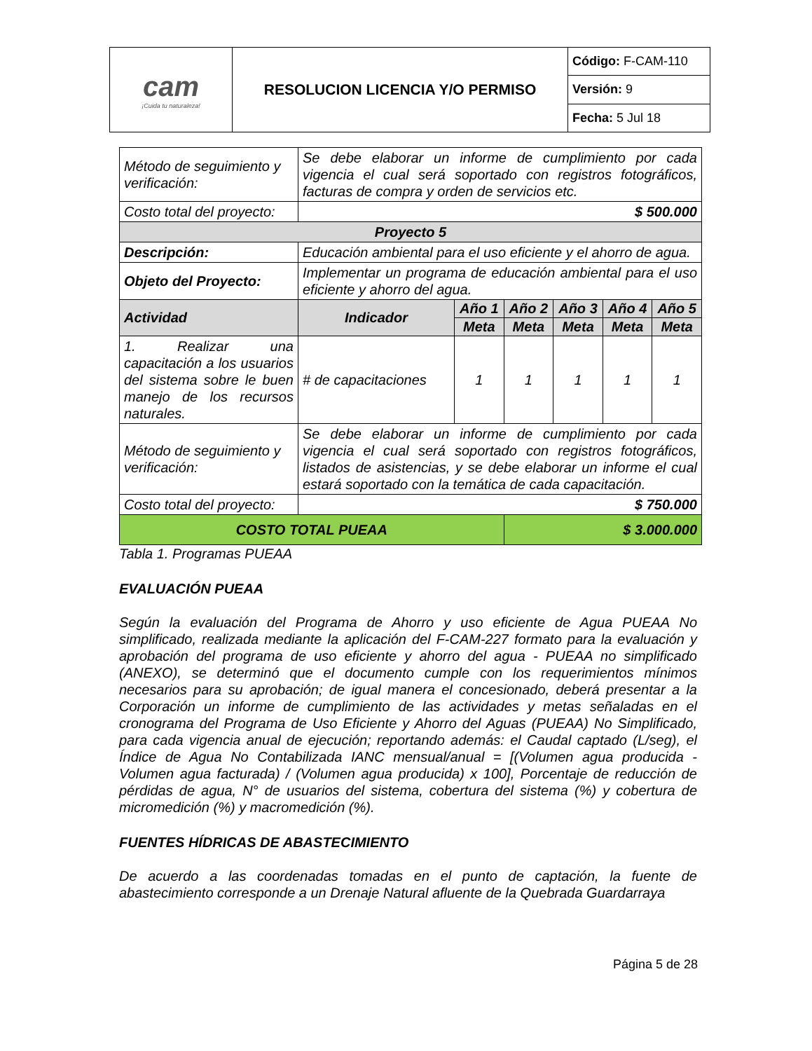| cam ¡Cuida tu naturaleza! | RESOLUCION LICENCIA Y/O PERMISO | Código: F-CAM-110 |
| | | Versión: 9 |
| | | Fecha: 5 Jul 18 |
| Método de seguimiento y verificación: | Se debe elaborar un informe de cumplimiento por cada vigencia el cual será soportado con registros fotográficos, facturas de compra y orden de servicios etc. | | | | | |
| Costo total del proyecto: | $ 500.000 | | | | | |
| Proyecto 5 | | | | | | |
| Descripción: | Educación ambiental para el uso eficiente y el ahorro de agua. | | | | | |
| Objeto del Proyecto: | Implementar un programa de educación ambiental para el uso eficiente y ahorro del agua. | | | | | |
| Actividad | Indicador | Año 1 | Año 2 | Año 3 | Año 4 | Año 5 |
| | | Meta | Meta | Meta | Meta | Meta |
| 1. Realizar una capacitación a los usuarios del sistema sobre le buen manejo de los recursos naturales. | # de capacitaciones | 1 | 1 | 1 | 1 | 1 |
| Método de seguimiento y verificación: | Se debe elaborar un informe de cumplimiento por cada vigencia el cual será soportado con registros fotográficos, listados de asistencias, y se debe elaborar un informe el cual estará soportado con la temática de cada capacitación. | | | | | |
| Costo total del proyecto: | $ 750.000 | | | | | |
| COSTO TOTAL PUEAA | | | $ 3.000.000 | | | |
Tabla 1. Programas PUEAA
EVALUACIÓN PUEAA
Según la evaluación del Programa de Ahorro y uso eficiente de Agua PUEAA No simplificado, realizada mediante la aplicación del F-CAM-227 formato para la evaluación y aprobación del programa de uso eficiente y ahorro del agua - PUEAA no simplificado (ANEXO), se determinó que el documento cumple con los requerimientos mínimos necesarios para su aprobación; de igual manera el concesionado, deberá presentar a la Corporación un informe de cumplimiento de las actividades y metas señaladas en el cronograma del Programa de Uso Eficiente y Ahorro del Aguas (PUEAA) No Simplificado, para cada vigencia anual de ejecución; reportando además: el Caudal captado (L/seg), el Índice de Agua No Contabilizada IANC mensual/anual = [(Volumen agua producida - Volumen agua facturada) / (Volumen agua producida) x 100], Porcentaje de reducción de pérdidas de agua, N° de usuarios del sistema, cobertura del sistema (%) y cobertura de micromedición (%) y macromedición (%).
FUENTES HÍDRICAS DE ABASTECIMIENTO
De acuerdo a las coordenadas tomadas en el punto de captación, la fuente de abastecimiento corresponde a un Drenaje Natural afluente de la Quebrada Guardarraya
Página 5 de 28